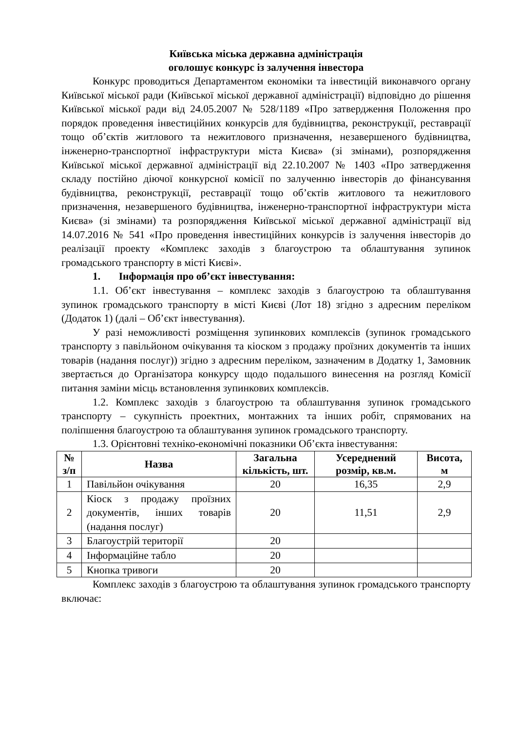Київська міська державна адміністрація
оголошує конкурс із залучення інвестора
Конкурс проводиться Департаментом економіки та інвестицій виконавчого органу Київської міської ради (Київської міської державної адміністрації) відповідно до рішення Київської міської ради від 24.05.2007 № 528/1189 «Про затвердження Положення про порядок проведення інвестиційних конкурсів для будівництва, реконструкції, реставрації тощо об’єктів житлового та нежитлового призначення, незавершеного будівництва, інженерно-транспортної інфраструктури міста Києва» (зі змінами), розпорядження Київської міської державної адміністрації від 22.10.2007 № 1403 «Про затвердження складу постійно діючої конкурсної комісії по залученню інвесторів до фінансування будівництва, реконструкції, реставрації тощо об’єктів житлового та нежитлового призначення, незавершеного будівництва, інженерно-транспортної інфраструктури міста Києва» (зі змінами) та розпорядження Київської міської державної адміністрації від 14.07.2016 № 541 «Про проведення інвестиційних конкурсів із залучення інвесторів до реалізації проекту «Комплекс заходів з благоустрою та облаштування зупинок громадського транспорту в місті Києві».
1. Інформація про об’єкт інвестування:
1.1. Об’єкт інвестування – комплекс заходів з благоустрою та облаштування зупинок громадського транспорту в місті Києві (Лот 18) згідно з адресним переліком (Додаток 1) (далі – Об’єкт інвестування).
У разі неможливості розміщення зупинкових комплексів (зупинок громадського транспорту з павільйоном очікування та кіоском з продажу проїзних документів та інших товарів (надання послуг)) згідно з адресним переліком, зазначеним в Додатку 1, Замовник звертається до Організатора конкурсу щодо подальшого винесення на розгляд Комісії питання заміни місць встановлення зупинкових комплексів.
1.2. Комплекс заходів з благоустрою та облаштування зупинок громадського транспорту – сукупність проектних, монтажних та інших робіт, спрямованих на поліпшення благоустрою та облаштування зупинок громадського транспорту.
1.3. Орієнтовні техніко-економічні показники Об’єкта інвестування:
| № з/п | Назва | Загальна кількість, шт. | Усереднений розмір, кв.м. | Висота, м |
| --- | --- | --- | --- | --- |
| 1 | Павільйон очікування | 20 | 16,35 | 2,9 |
| 2 | Кіоск з продажу проїзних документів, інших товарів (надання послуг) | 20 | 11,51 | 2,9 |
| 3 | Благоустрій території | 20 | | |
| 4 | Інформаційне табло | 20 | | |
| 5 | Кнопка тривоги | 20 | | |
Комплекс заходів з благоустрою та облаштування зупинок громадського транспорту включає: